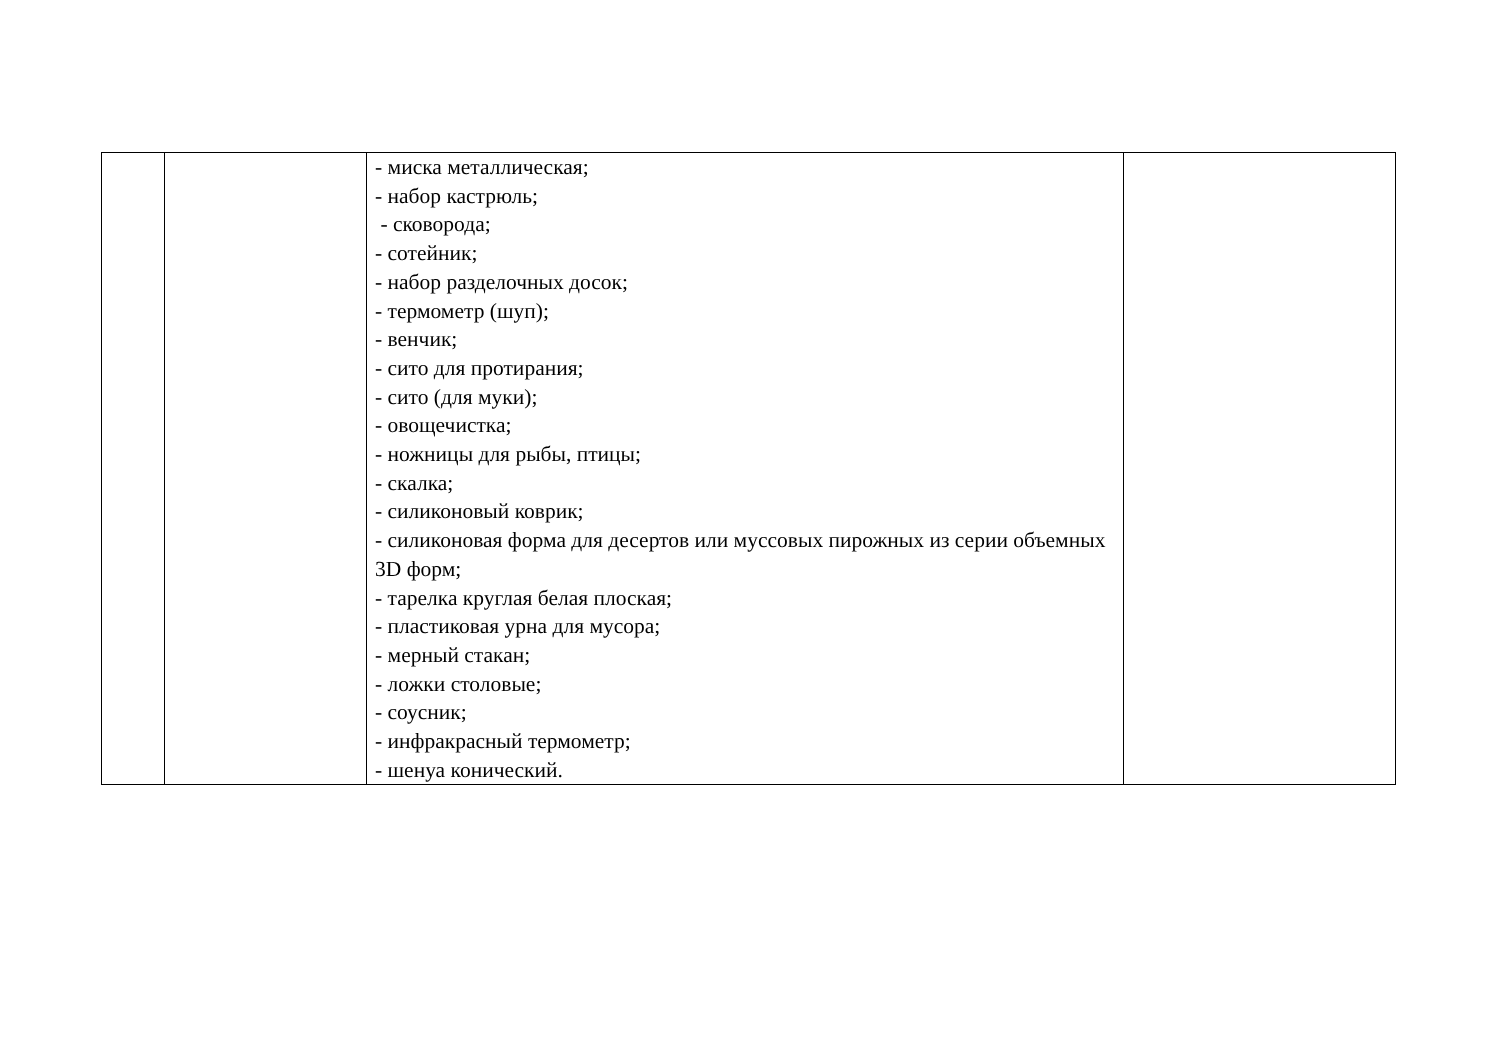| | | - миска металлическая; - набор кастрюль; - сковорода; - сотейник; - набор разделочных досок; - термометр (шуп); - венчик; - сито для протирания; - сито (для муки); - овощечистка; - ножницы для рыбы, птицы; - скалка; - силиконовый коврик; - силиконовая форма для десертов или муссовых пирожных из серии объемных 3D форм; - тарелка круглая белая плоская; - пластиковая урна для мусора; - мерный стакан; - ложки столовые; - соусник; - инфракрасный термометр; - шенуа конический. | |